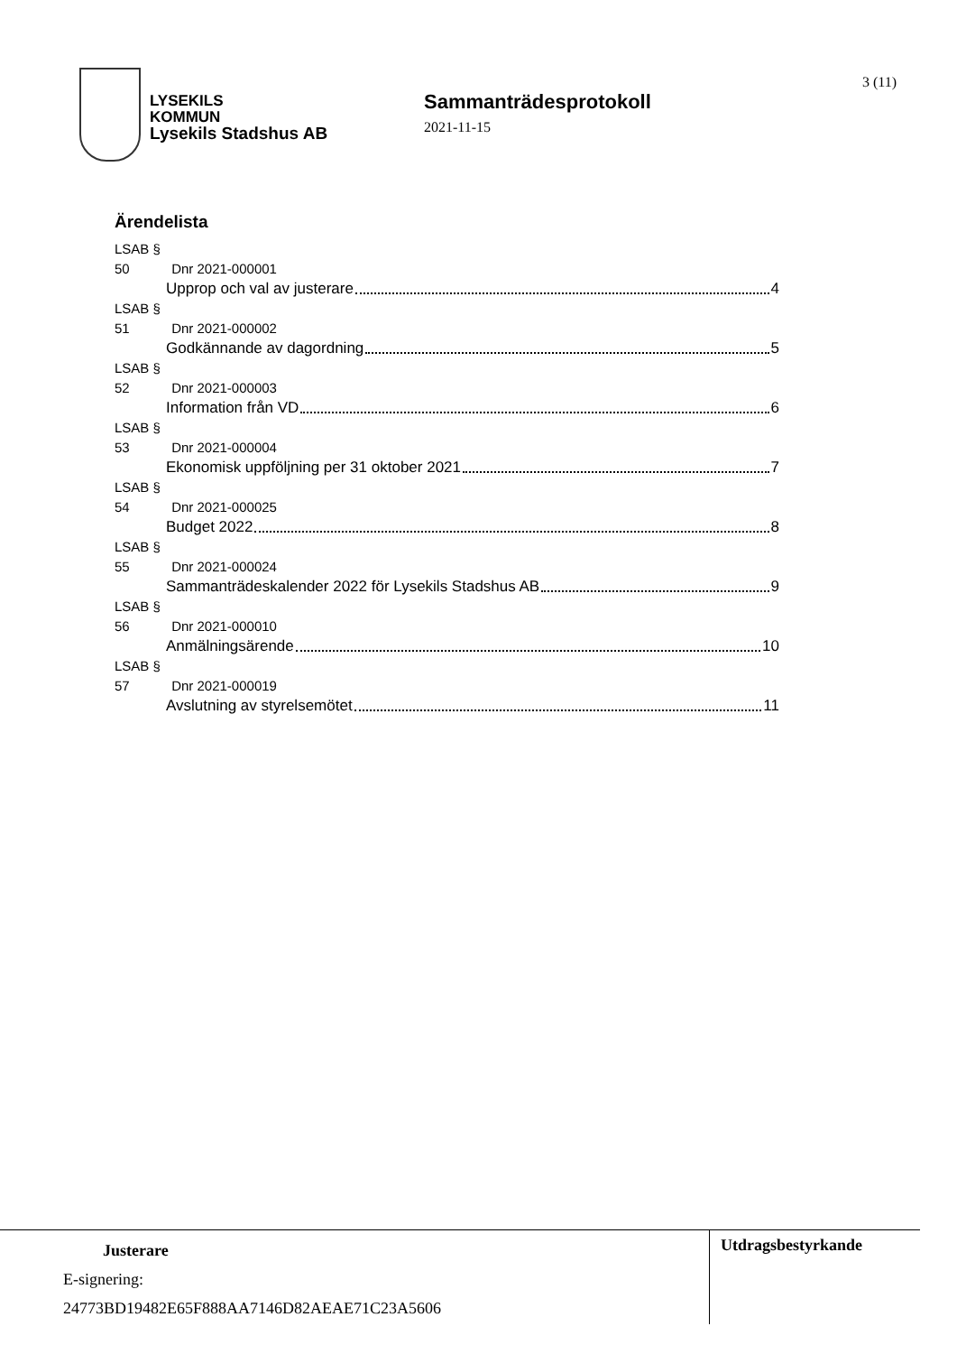LYSEKILS
KOMMUN
Lysekils Stadshus AB
Sammanträdesprotokoll
2021-11-15
3 (11)
Ärendelista
LSAB § 50 Dnr 2021-000001
Upprop och val av justerare 4
LSAB § 51 Dnr 2021-000002
Godkännande av dagordning 5
LSAB § 52 Dnr 2021-000003
Information från VD 6
LSAB § 53 Dnr 2021-000004
Ekonomisk uppföljning per 31 oktober 2021 7
LSAB § 54 Dnr 2021-000025
Budget 2022 8
LSAB § 55 Dnr 2021-000024
Sammanträdeskalender 2022 för Lysekils Stadshus AB 9
LSAB § 56 Dnr 2021-000010
Anmälningsärende 10
LSAB § 57 Dnr 2021-000019
Avslutning av styrelsemötet 11
Justerare
E-signering:
24773BD19482E65F888AA7146D82AEAE71C23A5606
Utdragsbestyrkande